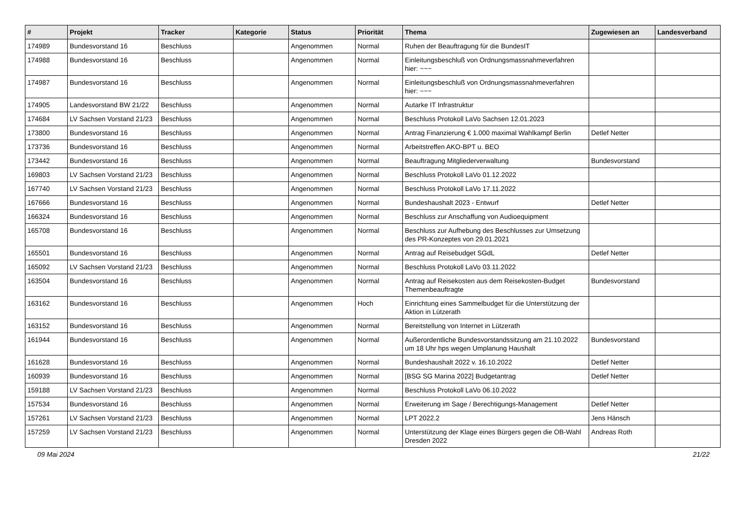| # | Projekt | Tracker | Kategorie | Status | Priorität | Thema | Zugewiesen an | Landesverband |
| --- | --- | --- | --- | --- | --- | --- | --- | --- |
| 174989 | Bundesvorstand 16 | Beschluss | | Angenommen | Normal | Ruhen der Beauftragung für die BundesIT | | |
| 174988 | Bundesvorstand 16 | Beschluss | | Angenommen | Normal | Einleitungsbeschluß von Ordnungsmassnahmeverfahren hier: ~~~ | | |
| 174987 | Bundesvorstand 16 | Beschluss | | Angenommen | Normal | Einleitungsbeschluß von Ordnungsmassnahmeverfahren hier: ~~~ | | |
| 174905 | Landesvorstand BW 21/22 | Beschluss | | Angenommen | Normal | Autarke IT Infrastruktur | | |
| 174684 | LV Sachsen Vorstand 21/23 | Beschluss | | Angenommen | Normal | Beschluss Protokoll LaVo Sachsen 12.01.2023 | | |
| 173800 | Bundesvorstand 16 | Beschluss | | Angenommen | Normal | Antrag Finanzierung € 1.000 maximal Wahlkampf Berlin | Detlef Netter | |
| 173736 | Bundesvorstand 16 | Beschluss | | Angenommen | Normal | Arbeitstreffen AKO-BPT u. BEO | | |
| 173442 | Bundesvorstand 16 | Beschluss | | Angenommen | Normal | Beauftragung Mitgliederverwaltung | Bundesvorstand | |
| 169803 | LV Sachsen Vorstand 21/23 | Beschluss | | Angenommen | Normal | Beschluss Protokoll LaVo 01.12.2022 | | |
| 167740 | LV Sachsen Vorstand 21/23 | Beschluss | | Angenommen | Normal | Beschluss Protokoll LaVo 17.11.2022 | | |
| 167666 | Bundesvorstand 16 | Beschluss | | Angenommen | Normal | Bundeshaushalt 2023 - Entwurf | Detlef Netter | |
| 166324 | Bundesvorstand 16 | Beschluss | | Angenommen | Normal | Beschluss zur Anschaffung von Audioequipment | | |
| 165708 | Bundesvorstand 16 | Beschluss | | Angenommen | Normal | Beschluss zur Aufhebung des Beschlusses zur Umsetzung des PR-Konzeptes von 29.01.2021 | | |
| 165501 | Bundesvorstand 16 | Beschluss | | Angenommen | Normal | Antrag auf Reisebudget SGdL | Detlef Netter | |
| 165092 | LV Sachsen Vorstand 21/23 | Beschluss | | Angenommen | Normal | Beschluss Protokoll LaVo 03.11.2022 | | |
| 163504 | Bundesvorstand 16 | Beschluss | | Angenommen | Normal | Antrag auf Reisekosten aus dem Reisekosten-Budget Themenbeauftragte | Bundesvorstand | |
| 163162 | Bundesvorstand 16 | Beschluss | | Angenommen | Hoch | Einrichtung eines Sammelbudget für die Unterstützung der Aktion in Lützerath | | |
| 163152 | Bundesvorstand 16 | Beschluss | | Angenommen | Normal | Bereitstellung von Internet in Lützerath | | |
| 161944 | Bundesvorstand 16 | Beschluss | | Angenommen | Normal | Außerordentliche Bundesvorstandssitzung am 21.10.2022 um 18 Uhr hps wegen Umplanung Haushalt | Bundesvorstand | |
| 161628 | Bundesvorstand 16 | Beschluss | | Angenommen | Normal | Bundeshaushalt 2022 v. 16.10.2022 | Detlef Netter | |
| 160939 | Bundesvorstand 16 | Beschluss | | Angenommen | Normal | [BSG SG Marina 2022] Budgetantrag | Detlef Netter | |
| 159188 | LV Sachsen Vorstand 21/23 | Beschluss | | Angenommen | Normal | Beschluss Protokoll LaVo 06.10.2022 | | |
| 157534 | Bundesvorstand 16 | Beschluss | | Angenommen | Normal | Erweiterung im Sage / Berechtigungs-Management | Detlef Netter | |
| 157261 | LV Sachsen Vorstand 21/23 | Beschluss | | Angenommen | Normal | LPT 2022.2 | Jens Hänsch | |
| 157259 | LV Sachsen Vorstand 21/23 | Beschluss | | Angenommen | Normal | Unterstützung der Klage eines Bürgers gegen die OB-Wahl Dresden 2022 | Andreas Roth | |
09 Mai 2024 21/22